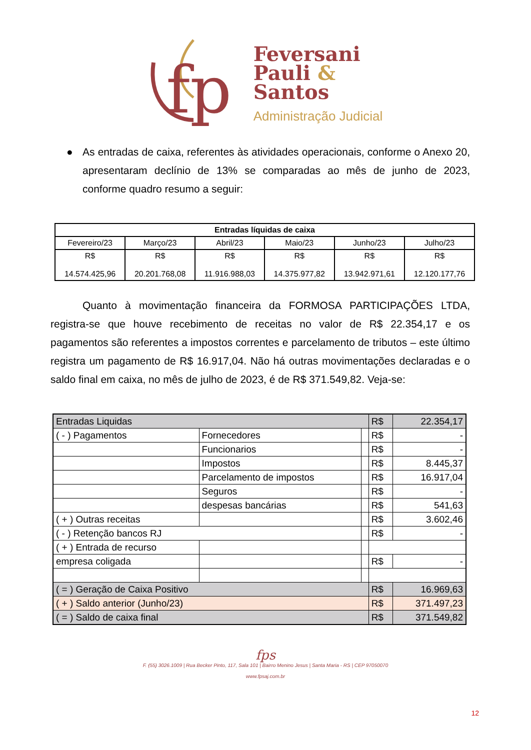fp
Feversani
Pauli &
Santos
Administração Judicial
● As entradas de caixa, referentes às atividades operacionais, conforme o Anexo 20, apresentaram declínio de 13% se comparadas ao mês de junho de 2023, conforme quadro resumo a seguir:
| Entradas líquidas de caixa | | | | | |
| --- | --- | --- | --- | --- | --- |
| Fevereiro/23 | Março/23 | Abril/23 | Maio/23 | Junho/23 | Julho/23 |
| R$ 14.574.425,96 | R$ 20.201.768,08 | R$ 11.916.988,03 | R$ 14.375.977,82 | R$ 13.942.971,61 | R$ 12.120.177,76 |
Quanto à movimentação financeira da FORMOSA PARTICIPAÇÕES LTDA, registra-se que houve recebimento de receitas no valor de R$ 22.354,17 e os pagamentos são referentes a impostos correntes e parcelamento de tributos – este último registra um pagamento de R$ 16.917,04. Não há outras movimentações declaradas e o saldo final em caixa, no mês de julho de 2023, é de R$ 371.549,82. Veja-se:
| Entradas Liquidas | | | R$ | 22.354,17 |
| ( - ) Pagamentos | Fornecedores | | R$ | - |
| | Funcionarios | | R$ | - |
| | Impostos | | R$ | 8.445,37 |
| | Parcelamento de impostos | | R$ | 16.917,04 |
| | Seguros | | R$ | - |
| | despesas bancárias | | R$ | 541,63 |
| ( + ) Outras receitas | | | R$ | 3.602,46 |
| ( - ) Retenção bancos RJ | | | R$ | - |
| ( + ) Entrada de recurso | | | | |
| empresa coligada | | | R$ | - |
| ( = ) Geração de Caixa Positivo | | | R$ | 16.969,63 |
| ( + ) Saldo anterior (Junho/23) | | | R$ | 371.497,23 |
| ( = ) Saldo de caixa final | | | R$ | 371.549,82 |
fps
F. (55) 3026.1009 | Rua Becker Pinto, 117, Sala 101 | Bairro Menino Jesus | Santa Maria - RS | CEP 97050070
www.fpsaj.com.br
12